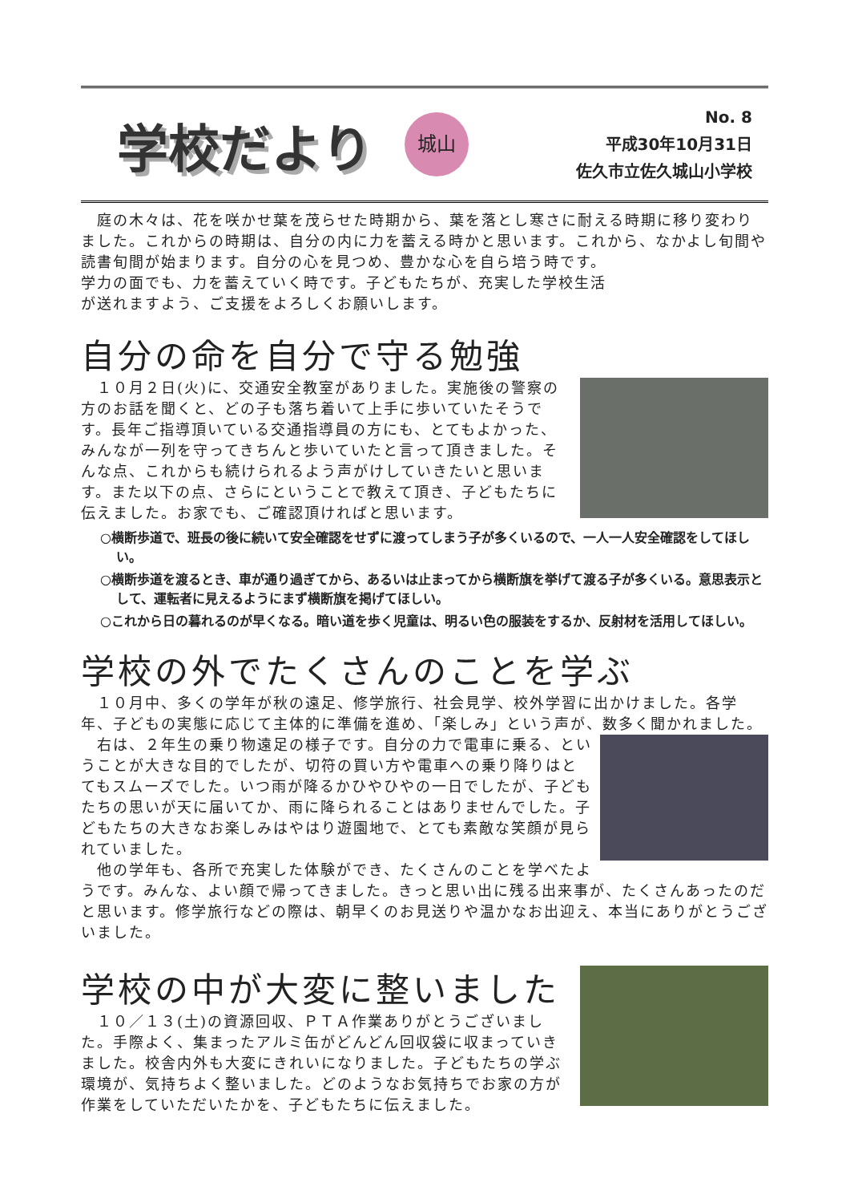学校だより
城山
No. 8
平成30年10月31日
佐久市立佐久城山小学校
　庭の木々は、花を咲かせ葉を茂らせた時期から、葉を落とし寒さに耐える時期に移り変わりました。これからの時期は、自分の内に力を蓄える時かと思います。これから、なかよし旬間や読書旬間が始まります。自分の心を見つめ、豊かな心を自ら培う時です。
学力の面でも、力を蓄えていく時です。子どもたちが、充実した学校生活
が送れますよう、ご支援をよろしくお願いします。
自分の命を自分で守る勉強
　１０月２日(火)に、交通安全教室がありました。実施後の警察の方のお話を聞くと、どの子も落ち着いて上手に歩いていたそうです。長年ご指導頂いている交通指導員の方にも、とてもよかった、みんなが一列を守ってきちんと歩いていたと言って頂きました。そんな点、これからも続けられるよう声がけしていきたいと思います。また以下の点、さらにということで教えて頂き、子どもたちに伝えました。お家でも、ご確認頂ければと思います。
○横断歩道で、班長の後に続いて安全確認をせずに渡ってしまう子が多くいるので、一人一人安全確認をしてほしい。
○横断歩道を渡るとき、車が通り過ぎてから、あるいは止まってから横断旗を挙げて渡る子が多くいる。意思表示として、運転者に見えるようにまず横断旗を掲げてほしい。
○これから日の暮れるのが早くなる。暗い道を歩く児童は、明るい色の服装をするか、反射材を活用してほしい。
学校の外でたくさんのことを学ぶ
　１０月中、多くの学年が秋の遠足、修学旅行、社会見学、校外学習に出かけました。各学年、子どもの実態に応じて主体的に準備を進め、「楽しみ」という声が、数多く聞かれました。
　右は、２年生の乗り物遠足の様子です。自分の力で電車に乗る、ということが大きな目的でしたが、切符の買い方や電車への乗り降りはとてもスムーズでした。いつ雨が降るかひやひやの一日でしたが、子どもたちの思いが天に届いてか、雨に降られることはありませんでした。子どもたちの大きなお楽しみはやはり遊園地で、とても素敵な笑顔が見られていました。
　他の学年も、各所で充実した体験ができ、たくさんのことを学べたようです。みんな、よい顔で帰ってきました。きっと思い出に残る出来事が、たくさんあったのだと思います。修学旅行などの際は、朝早くのお見送りや温かなお出迎え、本当にありがとうございました。
学校の中が大変に整いました
　１０／１３(土)の資源回収、ＰＴＡ作業ありがとうございました。手際よく、集まったアルミ缶がどんどん回収袋に収まっていきました。校舎内外も大変にきれいになりました。子どもたちの学ぶ環境が、気持ちよく整いました。どのようなお気持ちでお家の方が作業をしていただいたかを、子どもたちに伝えました。